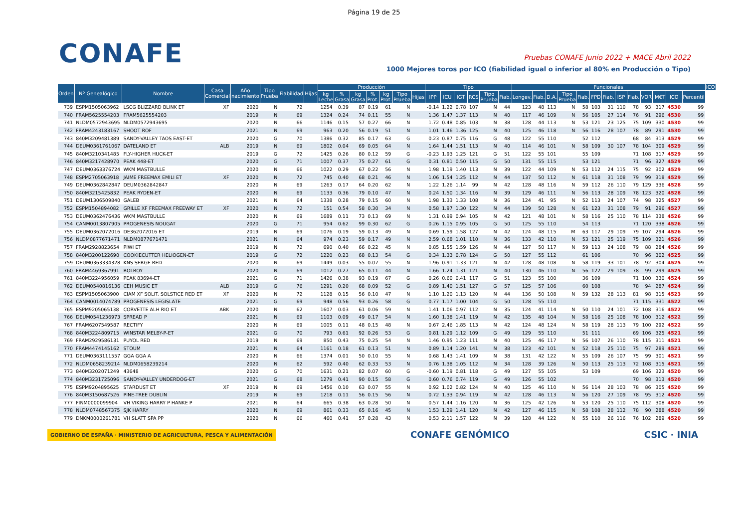Página 19 de 25
CONAFE
Pruebas CONAFE Junio 2022 + MACE Abril 2022
1000 Mejores toros por ICO (fiabilidad igual o inferior al 80% en Producción o Tipo)
| Orden | Nº Genealógico | Nombre | Casa Comercial | Año nacimiento | Tipo Prueba | Fiabilidad | Hijas | Producción | | | | | | | Tipo | | | | | | Funcionales | | | | | | | | | | | | | ICO |
| --- | --- | --- | --- | --- | --- | --- | --- | --- | --- | --- | --- | --- | --- | --- | --- | --- | --- | --- | --- | --- | --- | --- | --- | --- | --- | --- | --- | --- | --- | --- | --- | --- | --- | --- |
| | | | | | | | | kg Leche | % Grasa | kg Grasa | % Prot. | kg Prot. | Tipo Prueba | Hijas | IPP | ICU | IGT | RCS | Tipo Prueba | Fiab. | Longev. | Fiab. | D.A. | Tipo Prueba | Fiab. | FPD | Fiab. | ISP | Fiab. | VOR | IM€T | ICO | Percentil | |
| 739 | ESPM1505063962 | LSCG BLIZZARD BLINK ET | XF | 2020 | N | 72 | | 1254 | 0.39 | 87 | 0.19 | 61 | N | | -0.14 | 1.22 | 0.78 | 107 | N | 44 | 123 | 48 | 113 | N | 58 | 103 | 31 | 110 | 78 | 93 | 317 | 4530 | 99 | |
| 740 | FRAM5625554203 | FRAM5625554203 | | 2019 | N | 69 | | 1324 | 0.24 | 74 | 0.11 | 55 | N | | 1.36 | 1.47 | 1.37 | 113 | N | 40 | 117 | 46 | 109 | N | 56 | 105 | 27 | 114 | 76 | 91 | 296 | 4530 | 99 | |
| 741 | NLDM0572943695 | NLDM0572943695 | | 2020 | N | 66 | | 1146 | 0.15 | 57 | 0.27 | 66 | N | | 1.72 | 0.48 | 0.85 | 103 | N | 38 | 128 | 44 | 113 | N | 53 | 121 | 23 | 125 | 75 | 109 | 330 | 4530 | 99 | |
| 742 | FRAM4243183167 | SHOOT ROF | | 2021 | N | 69 | | 963 | 0.20 | 56 | 0.19 | 51 | N | | 1.01 | 1.46 | 1.36 | 125 | N | 40 | 125 | 46 | 118 | N | 56 | 116 | 28 | 107 | 78 | 89 | 291 | 4530 | 99 | |
| 743 | 840M3209481389 | SANDY-VALLEY TAOS EAST-ET | | 2020 | G | 70 | | 1386 | 0.32 | 85 | 0.17 | 63 | G | | 0.23 | 0.87 | 0.75 | 116 | G | 48 | 122 | 55 | 110 | | 52 | 112 | | | 68 | 84 | 313 | 4529 | 99 | |
| 744 | DEUM0361761067 | DATELAND ET | ALB | 2019 | N | 69 | | 1802 | 0.04 | 69 | 0.05 | 64 | N | | 1.64 | 1.44 | 1.51 | 113 | N | 40 | 114 | 46 | 101 | N | 58 | 109 | 30 | 107 | 78 | 104 | 309 | 4529 | 99 | |
| 745 | 840M3210341485 | FLY-HIGHER HUCK-ET | | 2019 | G | 72 | | 1425 | 0.26 | 80 | 0.12 | 59 | G | | -0.23 | 1.93 | 1.25 | 121 | G | 51 | 122 | 55 | 101 | | 55 | 109 | | | 71 | 108 | 317 | 4529 | 99 | |
| 746 | 840M3217428970 | PEAK 448-ET | | 2020 | G | 71 | | 1007 | 0.37 | 75 | 0.27 | 61 | G | | 0.31 | 0.81 | 0.50 | 115 | G | 50 | 131 | 55 | 115 | | 53 | 121 | | | 71 | 96 | 327 | 4529 | 99 | |
| 747 | DEUM0363376724 | WKM MASTBULLE | | 2020 | N | 66 | | 1022 | 0.29 | 67 | 0.22 | 56 | N | | 1.98 | 1.19 | 1.40 | 113 | N | 39 | 122 | 44 | 109 | N | 53 | 112 | 24 | 115 | 75 | 92 | 302 | 4529 | 99 | |
| 748 | ESPM2705063918 | JAIME FREEMAX EMILI ET | XF | 2020 | N | 72 | | 745 | 0.40 | 68 | 0.21 | 46 | N | | 1.06 | 1.54 | 1.25 | 112 | N | 44 | 137 | 50 | 112 | N | 61 | 118 | 31 | 108 | 79 | 99 | 318 | 4529 | 99 | |
| 749 | DEUM0362842847 | DEUM0362842847 | | 2020 | N | 69 | | 1263 | 0.17 | 64 | 0.20 | 62 | N | | 1.22 | 1.26 | 1.14 | 99 | N | 42 | 128 | 48 | 116 | N | 59 | 112 | 26 | 110 | 79 | 129 | 336 | 4528 | 99 | |
| 750 | 840M3215425832 | PEAK RYDEN-ET | | 2020 | N | 69 | | 1133 | 0.36 | 79 | 0.10 | 47 | N | | 0.24 | 1.50 | 1.34 | 116 | N | 39 | 129 | 46 | 111 | N | 56 | 113 | 28 | 109 | 78 | 123 | 320 | 4528 | 99 | |
| 751 | DEUM1306509840 | GALEB | | 2021 | N | 64 | | 1338 | 0.28 | 79 | 0.15 | 60 | N | | 1.98 | 1.33 | 1.33 | 108 | N | 36 | 124 | 41 | 95 | N | 52 | 113 | 24 | 107 | 74 | 98 | 325 | 4527 | 99 | |
| 752 | ESPM1504894082 | GRILLE XF FREEMAX FREEWAY ET | XF | 2020 | N | 72 | | 151 | 0.54 | 58 | 0.30 | 34 | N | | 0.58 | 1.97 | 1.30 | 122 | N | 44 | 139 | 50 | 128 | N | 61 | 123 | 31 | 108 | 79 | 91 | 296 | 4527 | 99 | |
| 753 | DEUM0362476436 | WKM MASTBULLE | | 2020 | N | 69 | | 1689 | 0.11 | 73 | 0.13 | 69 | N | | 1.31 | 0.99 | 0.94 | 105 | N | 42 | 121 | 48 | 101 | N | 58 | 116 | 25 | 110 | 78 | 114 | 338 | 4526 | 99 | |
| 754 | CANM0013807905 | PROGENESIS NOUGAT | | 2020 | G | 71 | | 954 | 0.62 | 99 | 0.30 | 62 | G | | 0.26 | 1.15 | 0.95 | 105 | G | 50 | 125 | 55 | 110 | | 54 | 113 | | | 71 | 120 | 338 | 4526 | 99 | |
| 755 | DEUM0362072016 | DE362072016 ET | | 2019 | N | 69 | | 1076 | 0.19 | 59 | 0.13 | 49 | N | | 0.69 | 1.59 | 1.58 | 127 | N | 42 | 124 | 48 | 115 | M | 63 | 117 | 29 | 109 | 79 | 107 | 294 | 4526 | 99 | |
| 756 | NLDM0877671471 | NLDM0877671471 | | 2021 | N | 64 | | 974 | 0.23 | 59 | 0.17 | 49 | N | | 2.59 | 0.68 | 1.01 | 110 | N | 36 | 133 | 42 | 110 | N | 53 | 121 | 25 | 119 | 75 | 109 | 321 | 4526 | 99 | |
| 757 | FRAM2928823654 | PIWI ET | | 2019 | N | 72 | | 690 | 0.40 | 66 | 0.22 | 45 | N | | 0.85 | 1.55 | 1.59 | 126 | N | 44 | 127 | 50 | 117 | N | 59 | 113 | 24 | 108 | 79 | 88 | 284 | 4526 | 99 | |
| 758 | 840M3200122690 | COOKIECUTTER HELIOGEN-ET | | 2019 | G | 72 | | 1220 | 0.23 | 68 | 0.13 | 54 | G | | 0.34 | 1.33 | 0.78 | 124 | G | 50 | 127 | 55 | 112 | | 61 | 106 | | | 70 | 96 | 302 | 4525 | 99 | |
| 759 | DEUM0363334328 | KNS SERGE RED | | 2020 | N | 69 | | 1449 | 0.03 | 55 | 0.07 | 55 | N | | 1.96 | 0.91 | 1.33 | 121 | N | 42 | 128 | 48 | 108 | N | 58 | 119 | 33 | 101 | 78 | 92 | 304 | 4525 | 99 | |
| 760 | FRAM4469367991 | ROLBOY | | 2020 | N | 69 | | 1012 | 0.27 | 65 | 0.11 | 44 | N | | 1.66 | 1.24 | 1.31 | 121 | N | 40 | 130 | 46 | 110 | N | 56 | 122 | 29 | 109 | 78 | 99 | 299 | 4525 | 99 | |
| 761 | 840M3224956059 | PEAK 83694-ET | | 2021 | G | 71 | | 1426 | 0.38 | 93 | 0.19 | 67 | G | | 0.26 | 0.60 | 0.41 | 117 | G | 51 | 123 | 55 | 100 | | 36 | 109 | | | 71 | 100 | 330 | 4524 | 99 | |
| 762 | DEUM0540816136 | CEH MUSIC ET | ALB | 2019 | G | 76 | | 1291 | 0.20 | 68 | 0.09 | 52 | G | | 0.89 | 1.40 | 1.51 | 127 | G | 57 | 125 | 57 | 106 | | 60 | 108 | | | 78 | 94 | 287 | 4524 | 99 | |
| 763 | ESPM1505063900 | CIAM XF SOLIT. SOLSTICE RED ET | XF | 2020 | N | 72 | | 1128 | 0.15 | 56 | 0.10 | 47 | N | | 1.10 | 1.20 | 1.13 | 120 | N | 44 | 136 | 50 | 108 | N | 59 | 132 | 28 | 113 | 81 | 98 | 315 | 4523 | 99 | |
| 764 | CANM0014074789 | PROGENESIS LEGISLATE | | 2021 | G | 69 | | 948 | 0.56 | 93 | 0.26 | 58 | G | | 0.77 | 1.17 | 1.00 | 104 | G | 50 | 128 | 55 | 110 | | | | | | 71 | 115 | 331 | 4522 | 99 | |
| 765 | ESPM9205065138 | CORVETTE ALH RIO ET | ABK | 2020 | N | 62 | | 1607 | 0.03 | 61 | 0.06 | 59 | N | | 1.41 | 1.06 | 0.97 | 112 | N | 35 | 124 | 41 | 114 | N | 50 | 110 | 24 | 101 | 72 | 108 | 316 | 4522 | 99 | |
| 766 | DEUM0541236973 | SPREAD P | | 2021 | N | 69 | | 1103 | 0.09 | 49 | 0.17 | 54 | N | | 1.60 | 1.38 | 1.41 | 119 | N | 42 | 135 | 48 | 104 | N | 58 | 116 | 25 | 108 | 78 | 100 | 312 | 4522 | 99 | |
| 767 | FRAM6207549587 | RECTIFY | | 2020 | N | 69 | | 1005 | 0.11 | 48 | 0.15 | 48 | N | | 0.67 | 2.46 | 1.85 | 113 | N | 42 | 124 | 48 | 124 | N | 58 | 119 | 28 | 113 | 79 | 100 | 292 | 4522 | 99 | |
| 768 | 840M3224809715 | WINSTAR MELBY-P-ET | | 2021 | G | 70 | | 793 | 0.61 | 92 | 0.26 | 53 | G | | 0.81 | 1.29 | 1.12 | 109 | G | 49 | 129 | 55 | 110 | | 51 | 111 | | | 69 | 106 | 325 | 4521 | 99 | |
| 769 | FRAM2929586131 | PUYOL RED | | 2019 | N | 69 | | 850 | 0.43 | 75 | 0.25 | 54 | N | | 1.46 | 0.95 | 1.23 | 111 | N | 40 | 125 | 46 | 117 | N | 56 | 107 | 26 | 110 | 78 | 115 | 311 | 4521 | 99 | |
| 770 | FRAM4474145162 | STOUM | | 2021 | N | 64 | | 1161 | 0.18 | 61 | 0.13 | 51 | N | | 0.89 | 1.14 | 1.20 | 141 | N | 38 | 123 | 42 | 101 | N | 52 | 118 | 25 | 110 | 75 | 97 | 289 | 4521 | 99 | |
| 771 | DEUM0363111557 | GGA GGA A | | 2020 | N | 66 | | 1374 | 0.01 | 50 | 0.10 | 55 | N | | 0.68 | 1.43 | 1.41 | 109 | N | 38 | 131 | 42 | 122 | N | 55 | 109 | 26 | 107 | 75 | 99 | 301 | 4521 | 99 | |
| 772 | NLDM0658239214 | NLDM0658239214 | | 2020 | N | 62 | | 592 | 0.40 | 62 | 0.33 | 53 | N | | 0.76 | 1.38 | 1.05 | 112 | N | 34 | 128 | 39 | 126 | N | 50 | 113 | 25 | 113 | 72 | 108 | 315 | 4521 | 99 | |
| 773 | 840M3202071249 | 43648 | | 2020 | G | 70 | | 1631 | 0.21 | 82 | 0.07 | 60 | G | | -0.60 | 1.19 | 0.81 | 118 | G | 49 | 127 | 55 | 105 | | 53 | 109 | | | 69 | 106 | 323 | 4520 | 99 | |
| 774 | 840M3231725096 | SANDY-VALLEY UNDERDOG-ET | | 2021 | G | 68 | | 1279 | 0.41 | 90 | 0.15 | 58 | G | | 0.60 | 0.76 | 0.74 | 119 | G | 49 | 126 | 55 | 102 | | | | | | 70 | 98 | 313 | 4520 | 99 | |
| 775 | ESPM9204895625 | STARDUST ET | XF | 2019 | N | 69 | | 1456 | 0.10 | 63 | 0.07 | 55 | N | | 0.92 | 1.02 | 0.82 | 124 | N | 40 | 125 | 46 | 110 | N | 56 | 114 | 28 | 103 | 78 | 86 | 305 | 4520 | 99 | |
| 776 | 840M3150687526 | PINE-TREE DUBLIN | | 2019 | N | 69 | | 1218 | 0.11 | 56 | 0.15 | 56 | N | | 0.72 | 1.33 | 0.94 | 119 | N | 42 | 128 | 46 | 113 | N | 56 | 120 | 27 | 109 | 78 | 95 | 312 | 4520 | 99 | |
| 777 | FINM0000099904 | VH VIKING HARRY P HANKE P | | 2021 | N | 64 | | 665 | 0.38 | 63 | 0.28 | 50 | N | | 0.57 | 1.44 | 1.16 | 120 | N | 36 | 125 | 42 | 126 | N | 53 | 120 | 25 | 110 | 75 | 112 | 308 | 4520 | 99 | |
| 778 | NLDM0748567375 | SJK HARRY | | 2020 | N | 69 | | 861 | 0.33 | 65 | 0.16 | 45 | N | | 1.53 | 1.29 | 1.41 | 120 | N | 42 | 127 | 46 | 115 | N | 58 | 108 | 28 | 112 | 78 | 90 | 288 | 4520 | 99 | |
| 779 | DNKM0000261781 | VH SLATT SPA PP | | 2020 | N | 66 | | 460 | 0.41 | 57 | 0.28 | 43 | N | | 0.53 | 2.11 | 1.57 | 122 | N | 39 | 128 | 44 | 122 | N | 55 | 110 | 26 | 116 | 76 | 102 | 289 | 4520 | 99 | |
GOBIERNO DE ESPAÑA · MINISTERIO DE AGRICULTURA, PESCA Y ALIMENTACIÓN CONAFE GENÓMICO CSIC · INIA